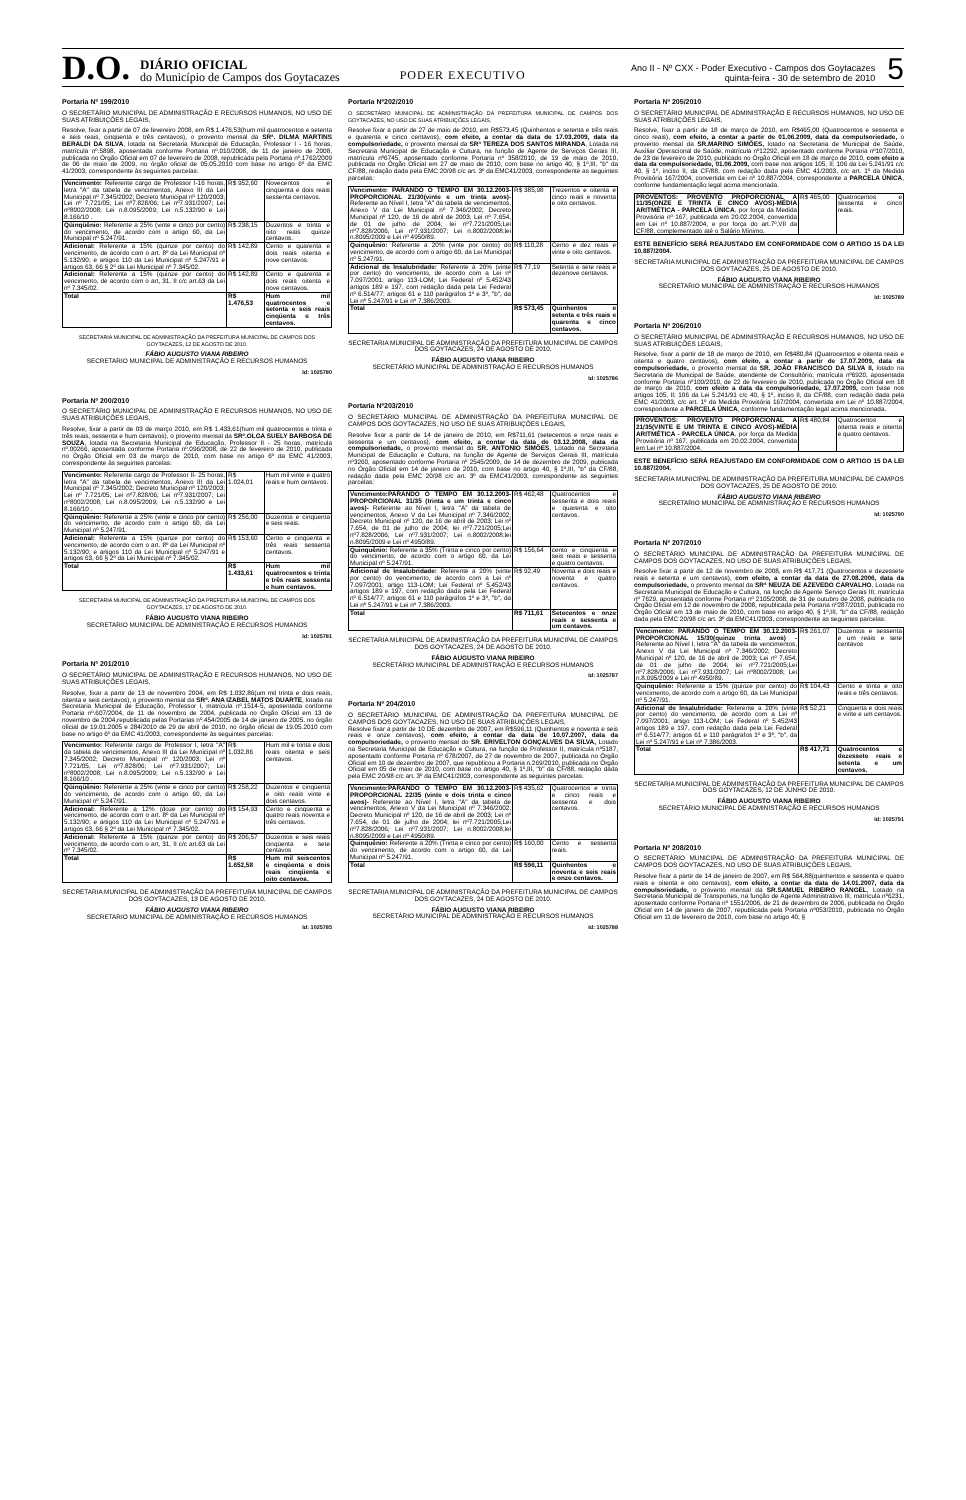D.O.
DIÁRIO OFICIAL
do Município de Campos dos Goytacazes
PODER EXECUTIVO
Ano II - Nº CXX - Poder Executivo - Campos dos Goytacazes
quinta-feira - 30 de setembro de 2010
5
Portaria Nº 199/2010
O SECRETÁRIO MUNICIPAL DE ADMINISTRAÇÃO E RECURSOS HUMANOS, NO USO DE SUAS ATRIBUIÇÕES LEGAIS,
Resolve, fixar a partir de 07 de fevereiro 2008, em R$ 1.476,53(hum mil quatrocentos e setenta e seis reais, cinqüenta e três centavos), o provento mensal da SRª. DILMA MARTINS BERALDI DA SILVA, lotada na Secretaria Municipal de Educação, Professor I - 16 horas, matrícula nº.5898, aposentada conforme Portaria nº.010/2008, de 11 de janeiro de 2008, publicada no Órgão Oficial em 07 de fevereiro de 2008, republicada pela Portaria nº.1762/2009 de 06 de maio de 2009, no órgão oficial de 05.05.2010 com base no artigo 6º da EMC 41/2003, correspondente às seguintes parcelas:
| Vencimento: Referente cargo de Professor I-16 horas, letra "A" da tabela de vencimentos, Anexo III da Lei Municipal nº 7.345/2002; Decreto Municipal nº 120/2003; Lei nº 7.721/05; Lei nº7.828/06; Lei nº7.931/2007; Lei nº8002/2008; Lei n.8.095/2009; Lei n.5.132/90 e Lei 8.166/10 . | R$ 952,60 | Novecentos e cinqüenta e dois reais sessenta centavos. |
| Qüinqüênio: Referente a 25% (vinte e cinco por cento) do vencimento, de acordo com o artigo 60, da Lei Municipal nº 5.247/91. | R$ 238,15 | Duzentos e trinta e oito reais quinze centavos. |
| Adicional: Referente a 15% (quinze por cento) do vencimento, de acordo com o art. 8º da Lei Municipal nº 5.132/90; e artigos 110 da Lei Municipal nº 5.247/91 e artigos 63, 66 § 2º da Lei Municipal nº 7.345/02. | R$ 142,89 | Cento e quarenta e dois reais oitenta e nove centavos. |
| Adicional: Referente a 15% (quinze por cento) do vencimento, de acordo com o art, 31, II c/c art.63 da Lei nº 7.345/02. | R$ 142,89 | Cento e quarenta e dois reais oitenta e nove centavos. |
| Total | R$ 1.476,53 | Hum mil quatrocentos e setenta e seis reais cinqüenta e três centavos. |
SECRETARIA MUNICIPAL DE ADMINISTRAÇÃO DA PREFEITURA MUNICIPAL DE CAMPOS DOS GOYTACAZES, 12 DE AGOSTO DE 2010.
FÁBIO AUGUSTO VIANA RIBEIRO
SECRETARIO MUNICIPAL DE ADMINISTRAÇÃO E RECURSOS HUMANOS
Id: 1025780
Portaria Nº 200/2010
O SECRETÁRIO MUNICIPAL DE ADMINISTRAÇÃO E RECURSOS HUMANOS, NO USO DE SUAS ATRIBUIÇÕES LEGAIS,
Resolve, fixar a partir de 03 de março 2010, em R$ 1.433,61(hum mil quatrocentos e trinta e três reais, sessenta e hum centavos), o provento mensal da SRª.OLGA SUELY BARBOSA DE SOUZA, lotada na Secretaria Municipal de Educação, Professor II - 25 horas, matrícula nº.00266, aposentada conforme Portaria nº.096/2008, de 22 de fevereiro de 2010, publicada no Órgão Oficial em 03 de março de 2010, com base no artigo 6º da EMC 41/2003, correspondente às seguintes parcelas:
| Vencimento: Referente cargo de Professor II- 25 horas, letra "A" da tabela de vencimentos, Anexo III da Lei Municipal nº 7.345/2002; Decreto Municipal nº 120/2003; Lei nº 7.721/05; Lei nº7.828/06; Lei nº7.931/2007; Lei nº8002/2008; Lei n.8.095/2009; Lei n.5.132/90 e Lei 8.166/10 . | R$ 1.024,01 | Hum mil vinte e quatro reais e hum centavos. |
| Qüinqüênio: Referente a 25% (vinte e cinco por cento) do vencimento, de acordo com o artigo 60, da Lei Municipal nº 5.247/91. | R$ 256,00 | Duzentos e cinqüenta e seis reais. |
| Adicional: Referente a 15% (quinze por cento) do vencimento, de acordo com o art. 8º da Lei Municipal nº 5.132/90; e artigos 110 da Lei Municipal nº 5.247/91 e artigos 63, 66 § 2º da Lei Municipal nº 7.345/02. | R$ 153,60 | Cento e cinqüenta e três reais sessenta centavos. |
| Total | R$ 1.433,61 | Hum mil quatrocentos e trinta e três reais sessenta e hum centavos. |
SECRETARIA MUNICIPAL DE ADMINISTRAÇÃO DA PREFEITURA MUNICIPAL DE CAMPOS DOS GOYTACAZES, 17 DE AGOSTO DE 2010.
FÁBIO AUGUSTO VIANA RIBEIRO
SECRETARIO MUNICIPAL DE ADMINISTRAÇÃO E RECURSOS HUMANOS
Id: 1025781
Portaria Nº 201/2010
O SECRETÁRIO MUNICIPAL DE ADMINISTRAÇÃO E RECURSOS HUMANOS, NO USO DE SUAS ATRIBUIÇÕES LEGAIS,
Resolve, fixar a partir de 13 de novembro 2004, em R$ 1.032,86(um mil trinta e dois reais, oitenta e seis centavos), o provento mensal da SRª. ANA IZABEL MATOS DUARTE, lotada na Secretaria Municipal de Educação, Professor I, matrícula nº.1514-5, aposentada conforme Portaria nº.607/2004, de 11 de novembro de 2004, publicada no Órgão Oficial em 13 de novembro de 2004,republicada pelas Portarias nº.454/2005 de 14 de janeiro de 2005, no órgão oficial de 19.01.2005 e 284/2010 de 29 de abril de 2010, no órgão oficial de 19.05.2010 com base no artigo 6º da EMC 41/2003, correspondente às seguintes parcelas:
| Vencimento: Referente cargo de Professor I, letra "A" da tabela de vencimentos, Anexo III da Lei Municipal nº 7.345/2002; Decreto Municipal nº 120/2003; Lei nº 7.721/05; Lei nº7.828/06; Lei nº7.931/2007; Lei nº8002/2008; Lei n.8.095/2009; Lei n.5.132/90 e Lei 8.166/10 . | R$ 1.032,86 | Hum mil e trinta e dois reais oitenta e seis centavos. |
| Qüinqüênio: Referente a 25% (vinte e cinco por cento) do vencimento, de acordo com o artigo 60, da Lei Municipal nº 5.247/91. | R$ 258,22 | Duzentos e cinqüenta e oito reais vinte e dois centavos. |
| Adicional: Referente a 12% (doze por cento) do vencimento, de acordo com o art. 8º da Lei Municipal nº 5.132/90; e artigos 110 da Lei Municipal nº 5.247/91 e artigos 63, 66 § 2º da Lei Municipal nº 7.345/02. | R$ 154,93 | Cento e cinqüenta e quatro reais noventa e três centavos. |
| Adicional: Referente a 15% (quinze por cento) do vencimento, de acordo com o art, 31, II c/c art.63 da Lei nº 7.345/02. | R$ 206,57 | Duzentos e seis reais cinqüenta e sete centavos |
| Total | R$ 1.652,58 | Hum mil seiscentos e cinqüenta e dois reais cinqüenta e oito centavos. |
SECRETARIA MUNICIPAL DE ADMINISTRAÇÃO DA PREFEITURA MUNICIPAL DE CAMPOS DOS GOYTACAZES, 13 DE AGOSTO DE 2010.
FÁBIO AUGUSTO VIANA RIBEIRO
SECRETARIO MUNICIPAL DE ADMINISTRAÇÃO E RECURSOS HUMANOS
Id: 1025785
Portaria Nº202/2010
O SECRETÁRIO MUNICIPAL DE ADMINISTRAÇÃO DA PREFEITURA MUNICIPAL DE CAMPOS DOS GOYTACAZES, NO USO DE SUAS ATRIBUIÇÕES LEGAIS,
Resolve fixar a partir de 27 de maio de 2010, em R$573,45 (Quinhentos e setenta e três reais e quarenta e cinco centavos), com efeito, a contar da data de 17.03.2009, data da compulsoriedade, o provento mensal da SRª TEREZA DOS SANTOS MIRANDA, Lotada na Secretaria Municipal de Educação e Cultura, na função de Agente de Serviços Gerais III, matrícula nº6745, aposentado conforme Portaria nº 358/2010, de 19 de maio de 2010, publicada no Órgão Oficial em 27 de maio de 2010, com base no artigo 40, § 1º,III, "b" da CF/88, redação dada pela EMC 20/98 c/c art. 3º da EMC41/2003, correspondente as seguintes parcelas:
| Vencimento: PARANDO O TEMPO EM 30.12.2003-PROPORCIONAL 21/30(vinte e um trinta avos)- Referente ao Nível I, letra "A" da tabela de vencimentos, Anexo V da Lei Municipal nº 7.346/2002; Decreto Municipal nº 120, de 16 de abril de 2003; Lei nº 7.654, de 01 de julho de 2004; lei nº7.721/2005;Lei nº7.828/2006; Lei nº7.931/2007; Lei n.8002/2008;lei n.8095/2009 e Lei nº 4950/89. | R$ 385,98 | Trezentos e oitenta e cinco reais e noventa e oito centavos. |
| Quinquênio: Referente a 20% (vinte por cento) do vencimento, de acordo com o artigo 60, da Lei Municipal nº 5.247/91. | R$ 110,28 | Cento e dez reais e vinte e oito centavos. |
| Adicional de Insalubridade: Referente a 20% (vinte por cento) do vencimento, de acordo com a Lei nº 7.097/2001; artigo 113-LOM; Lei Federal nº 5.452/43 artigos 189 e 197, com redação dada pela Lei Federal nº 6.514/77; artigos 61 e 110 parágrafos 1º e 3º, "b", da Lei nº 5.247/91 e Lei nº 7.386/2003. | R$ 77,19 | Setenta e sete reais e dezenove centavos. |
| Total | R$ 573,45 | Quinhentos e setenta e três reais e quarenta e cinco centavos. |
SECRETARIA MUNICIPAL DE ADMINISTRAÇÃO DA PREFEITURA MUNICIPAL DE CAMPOS DOS GOYTACAZES, 24 DE AGOSTO DE 2010.
FÁBIO AUGUSTO VIANA RIBEIRO
SECRETÁRIO MUNICIPAL DE ADMINISTRAÇÃO E RECURSOS HUMANOS
Id: 1025786
Portaria Nº203/2010
O SECRETÁRIO MUNICIPAL DE ADMINISTRAÇÃO DA PREFEITURA MUNICIPAL DE CAMPOS DOS GOYTACAZES, NO USO DE SUAS ATRIBUIÇÕES LEGAIS,
Resolve fixar a partir de 14 de janeiro de 2010, em R$711,61 (setecentos e onze reais e sessenta e um centavos), com efeito, a contar da data de 03.12.2008, data da compulsoriedade, o provento mensal do SR. ANTONIO SIMÕES, Lotado na Secretaria Municipal de Educação e Cultura, na função de Agente de Serviços Gerais III, matrícula nº3260, aposentado conforme Portaria nº 2545/2009, de 14 de dezembro de 2009, publicada no Órgão Oficial em 14 de janeiro de 2010, com base no artigo 40, § 1º,III, "b" da CF/88, redação dada pela EMC 20/98 c/c art. 3º da EMC41/2003, correspondente as seguintes parcelas:
| Vencimento:PARANDO O TEMPO EM 30.12.2003-PROPORCIONAL 31/35 (trinta e um trinta e cinco avos)- Referente ao Nível I, letra "A" da tabela de vencimentos, Anexo V da Lei Municipal nº 7.346/2002; Decreto Municipal nº 120, de 16 de abril de 2003; Lei nº 7.654, de 01 de julho de 2004; lei nº7.721/2005;Lei nº7.828/2006; Lei nº7.931/2007; Lei n.8002/2008;lei n.8095/2009 e Lei nº 4950/89. | R$ 462,48 | Quatrocentos e sessenta e dois reais e quarenta e oito centavos. |
| Quinquênio: Referente a 35% (Trinta e cinco por cento) do vencimento, de acordo com o artigo 60, da Lei Municipal nº 5.247/91. | R$ 156,64 | cento e cinqüenta e seis reais e sessenta e quatro centavos. |
| Adicional de Insalubridade: Referente a 20% (vinte por cento) do vencimento, de acordo com a Lei nº 7.097/2001; artigo 113-LOM; Lei Federal nº 5.452/43 artigos 189 e 197, com redação dada pela Lei Federal nº 6.514/77; artigos 61 e 110 parágrafos 1º e 3º, "b", da Lei nº 5.247/91 e Lei nº 7.386/2003. | R$ 92,49 | Noventa e dois reais e noventa e quatro centavos. |
| Total | R$ 711,61 | Setecentos e onze reais e sessenta e um centavos. |
SECRETARIA MUNICIPAL DE ADMINISTRAÇÃO DA PREFEITURA MUNICIPAL DE CAMPOS DOS GOYTACAZES, 24 DE AGOSTO DE 2010.
FÁBIO AUGUSTO VIANA RIBEIRO
SECRETÁRIO MUNICIPAL DE ADMINISTRAÇÃO E RECURSOS HUMANOS
Id: 1025787
Portaria Nº 204/2010
O SECRETÁRIO MUNICIPAL DE ADMINISTRAÇÃO DA PREFEITURA MUNICIPAL DE CAMPOS DOS GOYTACAZES, NO USO DE SUAS ATRIBUIÇÕES LEGAIS,
Resolve fixar a partir de 10 DE dezembro de 2007, em R$596,11 (Quinhentos e noventa e seis reais e onze centavos), com efeito, a contar da data de 10.07.2007, data da compulsoriedade, o provento mensal do SR. ERIVELTON GONÇALVES DA SILVA, Lotado na Secretaria Municipal de Educação e Cultura, na função de Professor II, matrícula nº5187, aposentado conforme Portaria nº 678/2007, de 27 de novembro de 2007, publicada no Órgão Oficial em 10 de dezembro de 2007, que republicou a Portaria n.269/2010, publicada no Órgão Oficial em 05 de maio de 2010, com base no artigo 40, § 1º,III, "b" da CF/88, redação dada pela EMC 20/98 c/c art. 3º da EMC41/2003, correspondente as seguintes parcelas:
| Vencimento:PARANDO O TEMPO EM 30.12.2003-PROPORCIONAL 22/35 (vinte e dois trinta e cinco avos)- Referente ao Nível I, letra "A" da tabela de vencimentos, Anexo V da Lei Municipal nº 7.346/2002; Decreto Municipal nº 120, de 16 de abril de 2003; Lei nº 7.654, de 01 de julho de 2004; lei nº7.721/2005;Lei nº7.828/2006; Lei nº7.931/2007; Lei n.8002/2008;lei n.8095/2009 e Lei nº 4950/89. | R$ 435,62 | Quatrocentos e trinta e cinco reais e sessenta e dois centavos. |
| Quinquênio: Referente a 20% (Trinta e cinco por cento) do vencimento, de acordo com o artigo 60, da Lei Municipal nº 5.247/91. | R$ 160,00 | Cento e sessenta reais. |
| Total | R$ 596,11 | Quinhentos e noventa e seis reais e onze centavos. |
SECRETARIA MUNICIPAL DE ADMINISTRAÇÃO DA PREFEITURA MUNICIPAL DE CAMPOS DOS GOYTACAZES, 24 DE AGOSTO DE 2010.
FÁBIO AUGUSTO VIANA RIBEIRO
SECRETÁRIO MUNICIPAL DE ADMINISTRAÇÃO E RECURSOS HUMANOS
Id: 1025788
Portaria Nº 205/2010
O SECRETÁRIO MUNICIPAL DE ADMINISTRAÇÃO E RECURSOS HUMANOS, NO USO DE SUAS ATRIBUIÇÕES LEGAIS,
Resolve, fixar a partir de 18 de março de 2010, em R$465,00 (Quatrocentos e sessenta e cinco reais), com efeito, a contar a partir de 01.06.2009, data da compulsoriedade, o provento mensal da SR.MARINO SIMÕES, lotado na Secretaria de Municipal de Saúde, Auxiliar Operacional de Saúde, matrícula nº12292, aposentado conforme Portaria nº107/2010, de 23 de fevereiro de 2010, publicado no Órgão Oficial em 18 de março de 2010, com efeito a data da compulsoriedade, 01.06.2009, com base nos artigos 105, II; 106 da Lei 5.241/91 c/c 40, § 1º, inciso II, da CF/88, com redação dada pela EMC 41/2003, c/c art. 1º da Medida Provisória 167/2004, convertida em Lei nº 10.887/2004, correspondente a PARCELA ÚNICA, conforme fundamentação legal acima mencionada.
| PROVENTOS: PROVENTO PROPORCIONAL A 11/35(ONZE E TRINTA E CINCO AVOS)-MÉDIA ARITMÉTICA - PARCELA ÚNICA , por força da Medida Provisória nº 167, publicada em 20.02.2004, convertida em Lei nº 10.887/2004, e por força do art.7º,VII da CF/88, complementado até o Salário Mínimo. | R$ 465,00 | Quatrocentos e sessenta e cinco reais. |
ESTE BENEFÍCIO SERÁ REAJUSTADO EM CONFORMIDADE COM O ARTIGO 15 DA LEI 10.887/2004.
SECRETARIA MUNICIPAL DE ADMINISTRAÇÃO DA PREFEITURA MUNICIPAL DE CAMPOS DOS GOYTACAZES, 25 DE AGOSTO DE 2010.
FÁBIO AUGUSTO VIANA RIBEIRO
SECRETARIO MUNICIPAL DE ADMINISTRAÇÃO E RECURSOS HUMANOS
Id: 1025789
Portaria Nº 206/2010
O SECRETÁRIO MUNICIPAL DE ADMINISTRAÇÃO E RECURSOS HUMANOS, NO USO DE SUAS ATRIBUIÇÕES LEGAIS,
Resolve, fixar a partir de 18 de março de 2010, em R$480,84 (Quatrocentos e oitenta reais e oitenta e quatro centavos), com efeito, a contar a partir de 17.07.2009, data da compulsoriedade, o provento mensal da SR. JOÃO FRANCISCO DA SILVA II, lotado na Secretaria de Municipal de Saúde, atendente de Consultório, matrícula nº6920, aposentada conforme Portaria nº100/2010, de 22 de fevereiro de 2010, publicada no Órgão Oficial em 18 de março de 2010, com efeito a data da compulsoriedade, 17.07.2009, com base nos artigos 105, II; 106 da Lei 5.241/91 c/c 40, § 1º, inciso II, da CF/88, com redação dada pela EMC 41/2003, c/c art. 1º da Medida Provisória 167/2004, convertida em Lei nº 10.887/2004, correspondente a PARCELA ÚNICA, conforme fundamentação legal acima mencionada.
| PROVENTOS: PROVENTO PROPORCIONAL A 21/35(VINTE E UM TRINTA E CINCO AVOS)-MÉDIA ARITMÉTICA - PARCELA ÚNICA , por força da Medida Provisória nº 167, publicada em 20.02.2004, convertida em Lei nº 10.887/2004. | R$ 480,84 | Quatrocentos e oitenta reais e oitenta e quatro centavos. |
ESTE BENEFÍCIO SERÁ REAJUSTADO EM CONFORMIDADE COM O ARTIGO 15 DA LEI 10.887/2004.
SECRETARIA MUNICIPAL DE ADMINISTRAÇÃO DA PREFEITURA MUNICIPAL DE CAMPOS DOS GOYTACAZES, 25 DE AGOSTO DE 2010.
FÁBIO AUGUSTO VIANA RIBEIRO
SECRETARIO MUNICIPAL DE ADMINISTRAÇÃO E RECURSOS HUMANOS
Id: 1025790
Portaria Nº 207/2010
O SECRETÁRIO MUNICIPAL DE ADMINISTRAÇÃO DA PREFEITURA MUNICIPAL DE CAMPOS DOS GOYTACAZES, NO USO DE SUAS ATRIBUIÇÕES LEGAIS,
Resolve fixar a partir de 12 de novembro de 2008, em R$ 417,71 (Quatrocentos e dezessete reais e setenta e um centavos), com efeito, a contar da data de 27.08.2006, data da compulsoriedade, o provento mensal da SRª NEUZA DE AZEVEDO CARVALHO, Lotada na Secretaria Municipal de Educação e Cultura, na função de Agente Serviço Gerais III, matrícula nº 7629, aposentada conforme Portaria nº 2105/2008, de 31 de outubro de 2008, publicada no Órgão Oficial em 12 de novembro de 2008, republicada pela Portaria nº287/2010, publicada no Órgão Oficial em 13 de maio de 2010, com base no artigo 40, § 1º,III, "b" da CF/88, redação dada pela EMC 20/98 c/c art. 3º da EMC41/2003, correspondente as seguintes parcelas:
| Vencimento: PARANDO O TEMPO EM 30.12.2003-PROPORCIONAL 15/30(quinze trinta avos) - Referente ao Nível I, letra "A" da tabela de vencimentos, Anexo V da Lei Municipal nº 7.346/2002; Decreto Municipal nº 120, de 16 de abril de 2003; Lei nº 7.654, de 01 de julho de 2004; lei nº7.721/2005;Lei nº7.828/2006; Lei nº7.931/2007; Lei nº8002/2008; Lei n.8.095/2009 e Lei nº 4950/89. | R$ 261,07 | Duzentos e sessenta e um reais e sete centavos |
| Quinquênio: Referente a 15% (quinze por cento) do vencimento, de acordo com o artigo 60, da Lei Municipal nº 5.247/91. | R$ 104,43 | Cento e trinta e oito reais e três centavos. |
| Adicional de Insalubridade: Referente a 20% (vinte por cento) do vencimento, de acordo com a Lei nº 7.097/2001; artigo 113-LOM; Lei Federal nº 5.452/43 artigos 189 e 197, com redação dada pela Lei Federal nº 6.514/77; artigos 61 e 110 parágrafos 1º e 3º, "b", da Lei nº 5.247/91 e Lei nº 7.386/2003. | R$ 52,21 | Cinqüenta e dois reais e vinte e um centavos. |
| Total | R$ 417,71 | Quatrocentos e dezessete reais e setenta e um centavos. |
SECRETARIA MUNICIPAL DE ADMINISTRAÇÃO DA PREFEITURA MUNICIPAL DE CAMPOS DOS GOYTACAZES, 12 DE JUNHO DE 2010.
FÁBIO AUGUSTO VIANA RIBEIRO
SECRETÁRIO MUNICIPAL DE ADMINISTRAÇÃO E RECURSOS HUMANOS
Id: 1025791
Portaria Nº 208/2010
O SECRETÁRIO MUNICIPAL DE ADMINISTRAÇÃO DA PREFEITURA MUNICIPAL DE CAMPOS DOS GOYTACAZES, NO USO DE SUAS ATRIBUIÇÕES LEGAIS,
Resolve fixar a partir de 14 de janeiro de 2007, em R$ 564,88(quinhentos e sessenta e quatro reais e oitenta e oito centavos), com efeito, a contar da data de 14.01.2007, data da compulsoriedade, o provento mensal da SR.SAMUEL RIBEIRO RANGEL, Lotado na Secretaria Municipal de Transportes, na função de Agente Administrativo III, matrícula nº6231, aposentado conforme Portaria nº 1551/2006, de 21 de dezembro de 2006, publicada no Órgão Oficial em 14 de janeiro de 2007, republicada pela Portaria nº053/2010, publicada no Órgão Oficial em 11 de fevereiro de 2010, com base no artigo 40, §